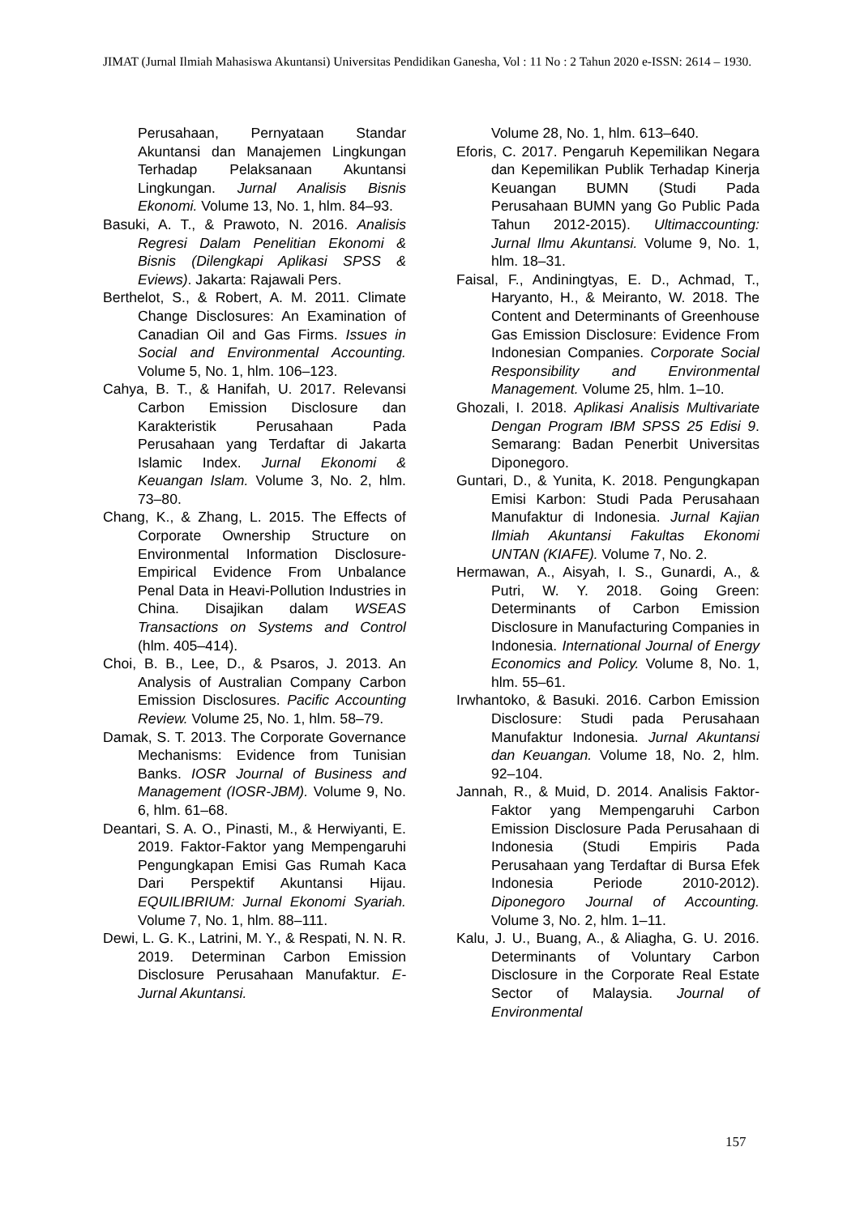JIMAT (Jurnal Ilmiah Mahasiswa Akuntansi) Universitas Pendidikan Ganesha, Vol : 11 No : 2 Tahun 2020 e-ISSN: 2614 – 1930.
Perusahaan, Pernyataan Standar Akuntansi dan Manajemen Lingkungan Terhadap Pelaksanaan Akuntansi Lingkungan. Jurnal Analisis Bisnis Ekonomi. Volume 13, No. 1, hlm. 84–93.
Basuki, A. T., & Prawoto, N. 2016. Analisis Regresi Dalam Penelitian Ekonomi & Bisnis (Dilengkapi Aplikasi SPSS & Eviews). Jakarta: Rajawali Pers.
Berthelot, S., & Robert, A. M. 2011. Climate Change Disclosures: An Examination of Canadian Oil and Gas Firms. Issues in Social and Environmental Accounting. Volume 5, No. 1, hlm. 106–123.
Cahya, B. T., & Hanifah, U. 2017. Relevansi Carbon Emission Disclosure dan Karakteristik Perusahaan Pada Perusahaan yang Terdaftar di Jakarta Islamic Index. Jurnal Ekonomi & Keuangan Islam. Volume 3, No. 2, hlm. 73–80.
Chang, K., & Zhang, L. 2015. The Effects of Corporate Ownership Structure on Environmental Information Disclosure-Empirical Evidence From Unbalance Penal Data in Heavi-Pollution Industries in China. Disajikan dalam WSEAS Transactions on Systems and Control (hlm. 405–414).
Choi, B. B., Lee, D., & Psaros, J. 2013. An Analysis of Australian Company Carbon Emission Disclosures. Pacific Accounting Review. Volume 25, No. 1, hlm. 58–79.
Damak, S. T. 2013. The Corporate Governance Mechanisms: Evidence from Tunisian Banks. IOSR Journal of Business and Management (IOSR-JBM). Volume 9, No. 6, hlm. 61–68.
Deantari, S. A. O., Pinasti, M., & Herwiyanti, E. 2019. Faktor-Faktor yang Mempengaruhi Pengungkapan Emisi Gas Rumah Kaca Dari Perspektif Akuntansi Hijau. EQUILIBRIUM: Jurnal Ekonomi Syariah. Volume 7, No. 1, hlm. 88–111.
Dewi, L. G. K., Latrini, M. Y., & Respati, N. N. R. 2019. Determinan Carbon Emission Disclosure Perusahaan Manufaktur. E-Jurnal Akuntansi.
Volume 28, No. 1, hlm. 613–640.
Eforis, C. 2017. Pengaruh Kepemilikan Negara dan Kepemilikan Publik Terhadap Kinerja Keuangan BUMN (Studi Pada Perusahaan BUMN yang Go Public Pada Tahun 2012-2015). Ultimaccounting: Jurnal Ilmu Akuntansi. Volume 9, No. 1, hlm. 18–31.
Faisal, F., Andiningtyas, E. D., Achmad, T., Haryanto, H., & Meiranto, W. 2018. The Content and Determinants of Greenhouse Gas Emission Disclosure: Evidence From Indonesian Companies. Corporate Social Responsibility and Environmental Management. Volume 25, hlm. 1–10.
Ghozali, I. 2018. Aplikasi Analisis Multivariate Dengan Program IBM SPSS 25 Edisi 9. Semarang: Badan Penerbit Universitas Diponegoro.
Guntari, D., & Yunita, K. 2018. Pengungkapan Emisi Karbon: Studi Pada Perusahaan Manufaktur di Indonesia. Jurnal Kajian Ilmiah Akuntansi Fakultas Ekonomi UNTAN (KIAFE). Volume 7, No. 2.
Hermawan, A., Aisyah, I. S., Gunardi, A., & Putri, W. Y. 2018. Going Green: Determinants of Carbon Emission Disclosure in Manufacturing Companies in Indonesia. International Journal of Energy Economics and Policy. Volume 8, No. 1, hlm. 55–61.
Irwhantoko, & Basuki. 2016. Carbon Emission Disclosure: Studi pada Perusahaan Manufaktur Indonesia. Jurnal Akuntansi dan Keuangan. Volume 18, No. 2, hlm. 92–104.
Jannah, R., & Muid, D. 2014. Analisis Faktor-Faktor yang Mempengaruhi Carbon Emission Disclosure Pada Perusahaan di Indonesia (Studi Empiris Pada Perusahaan yang Terdaftar di Bursa Efek Indonesia Periode 2010-2012). Diponegoro Journal of Accounting. Volume 3, No. 2, hlm. 1–11.
Kalu, J. U., Buang, A., & Aliagha, G. U. 2016. Determinants of Voluntary Carbon Disclosure in the Corporate Real Estate Sector of Malaysia. Journal of Environmental
157